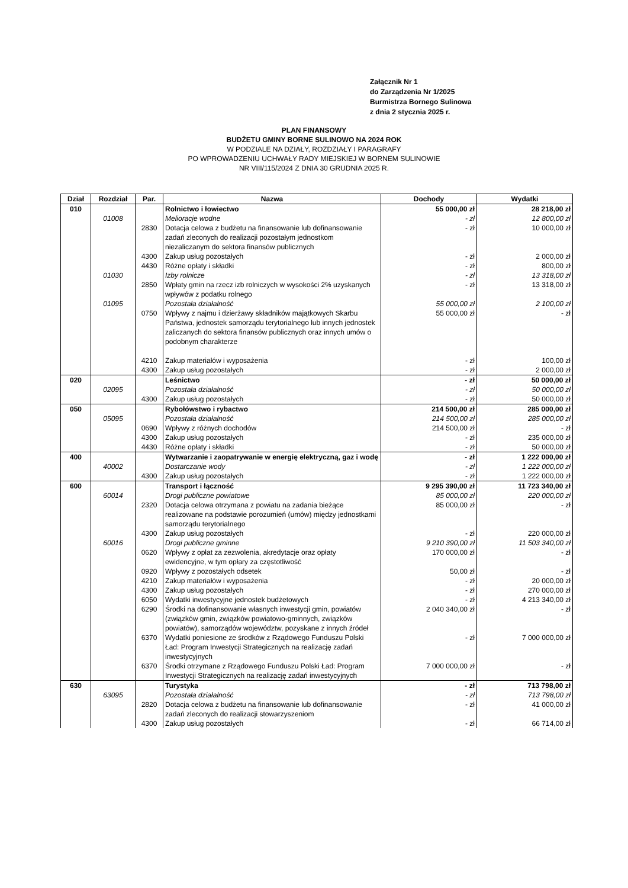Załącznik Nr 1
do Zarządzenia Nr 1/2025
Burmistrza Bornego Sulinowa
z dnia 2 stycznia 2025 r.
PLAN FINANSOWY
BUDŻETU GMINY BORNE SULINOWO NA 2024 ROK
W PODZIALE NA DZIAŁY, ROZDZIAŁY I PARAGRAFY
PO WPROWADZENIU UCHWAŁY RADY MIEJSKIEJ W BORNEM SULINOWIE
NR VIII/115/2024 Z DNIA 30 GRUDNIA 2025 R.
| Dział | Rozdział | Par. | Nazwa | Dochody | Wydatki |
| --- | --- | --- | --- | --- | --- |
| 010 | | | Rolnictwo i łowiectwo | 55 000,00 zł | 28 218,00 zł |
| | 01008 | | Melioracje wodne | - zł | 12 800,00 zł |
| | | 2830 | Dotacja celowa z budżetu na finansowanie lub dofinansowanie zadań zleconych do realizacji pozostałym jednostkom niezaliczanym do sektora finansów publicznych | - zł | 10 000,00 zł |
| | | 4300 | Zakup usług pozostałych | - zł | 2 000,00 zł |
| | | 4430 | Różne opłaty i składki | - zł | 800,00 zł |
| | 01030 | | Izby rolnicze | - zł | 13 318,00 zł |
| | | 2850 | Wpłaty gmin na rzecz izb rolniczych w wysokości 2% uzyskanych wpływów z podatku rolnego | - zł | 13 318,00 zł |
| | 01095 | | Pozostała działalność | 55 000,00 zł | 2 100,00 zł |
| | | 0750 | Wpływy z najmu i dzierżawy składników majątkowych Skarbu Państwa, jednostek samorządu terytorialnego lub innych jednostek zaliczanych do sektora finansów publicznych oraz innych umów o podobnym charakterze | 55 000,00 zł | - zł |
| | | 4210 | Zakup materiałów i wyposażenia | - zł | 100,00 zł |
| | | 4300 | Zakup usług pozostałych | - zł | 2 000,00 zł |
| 020 | | | Leśnictwo | - zł | 50 000,00 zł |
| | 02095 | | Pozostała działalność | - zł | 50 000,00 zł |
| | | 4300 | Zakup usług pozostałych | - zł | 50 000,00 zł |
| 050 | | | Rybołówstwo i rybactwo | 214 500,00 zł | 285 000,00 zł |
| | 05095 | | Pozostała działalność | 214 500,00 zł | 285 000,00 zł |
| | | 0690 | Wpływy z różnych dochodów | 214 500,00 zł | - zł |
| | | 4300 | Zakup usług pozostałych | - zł | 235 000,00 zł |
| | | 4430 | Różne opłaty i składki | - zł | 50 000,00 zł |
| 400 | | | Wytwarzanie i zaopatrywanie w energię elektryczną, gaz i wodę | - zł | 1 222 000,00 zł |
| | 40002 | | Dostarczanie wody | - zł | 1 222 000,00 zł |
| | | 4300 | Zakup usług pozostałych | - zł | 1 222 000,00 zł |
| 600 | | | Transport i łączność | 9 295 390,00 zł | 11 723 340,00 zł |
| | 60014 | | Drogi publiczne powiatowe | 85 000,00 zł | 220 000,00 zł |
| | | 2320 | Dotacja celowa otrzymana z powiatu na zadania bieżące realizowane na podstawie porozumień (umów) między jednostkami samorządu terytorialnego | 85 000,00 zł | - zł |
| | | 4300 | Zakup usług pozostałych | - zł | 220 000,00 zł |
| | 60016 | | Drogi publiczne gminne | 9 210 390,00 zł | 11 503 340,00 zł |
| | | 0620 | Wpływy z opłat za zezwolenia, akredytacje oraz opłaty ewidencyjne, w tym opłary za częstotliwość | 170 000,00 zł | - zł |
| | | 0920 | Wpływy z pozostałych odsetek | 50,00 zł | - zł |
| | | 4210 | Zakup materiałów i wyposażenia | - zł | 20 000,00 zł |
| | | 4300 | Zakup usług pozostałych | - zł | 270 000,00 zł |
| | | 6050 | Wydatki inwestycyjne jednostek budżetowych | - zł | 4 213 340,00 zł |
| | | 6290 | Środki na dofinansowanie własnych inwestycji gmin, powiatów (związków gmin, związków powiatowo-gminnych, związków powiatów), samorządów województw, pozyskane z innych źródeł | 2 040 340,00 zł | - zł |
| | | 6370 | Wydatki poniesione ze środków z Rządowego Funduszu Polski Ład: Program Inwestycji Strategicznych na realizację zadań inwestycyjnych | - zł | 7 000 000,00 zł |
| | | 6370 | Środki otrzymane z Rządowego Funduszu Polski Ład: Program Inwestycji Strategicznych na realizację zadań inwestycyjnych | 7 000 000,00 zł | - zł |
| 630 | | | Turystyka | - zł | 713 798,00 zł |
| | 63095 | | Pozostała działalność | - zł | 713 798,00 zł |
| | | 2820 | Dotacja celowa z budżetu na finansowanie lub dofinansowanie zadań zleconych do realizacji stowarzyszeniom | - zł | 41 000,00 zł |
| | | 4300 | Zakup usług pozostałych | - zł | 66 714,00 zł |